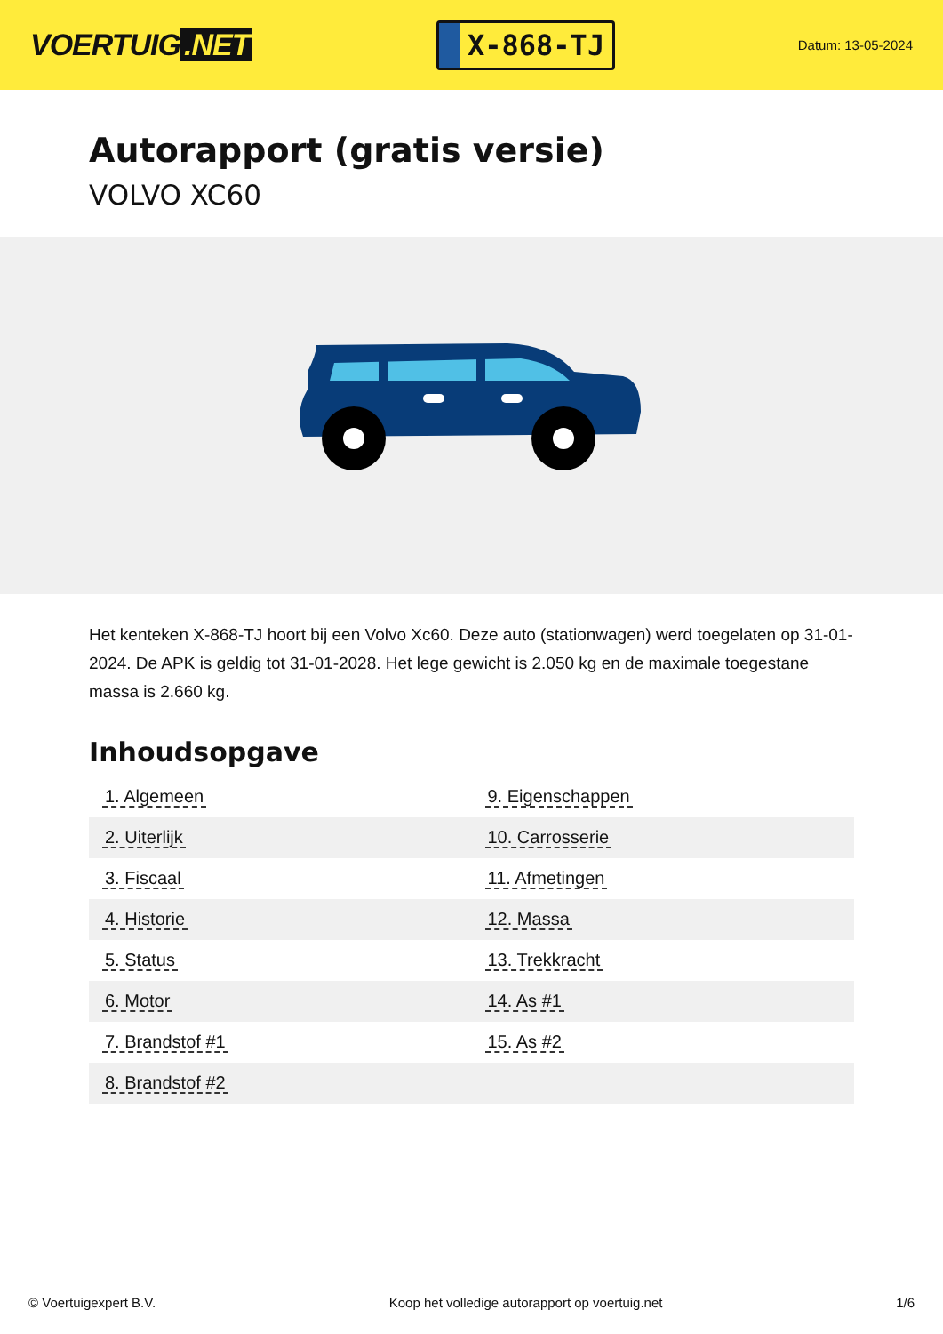VOERTUIG.NET
X-868-TJ
Datum: 13-05-2024
Autorapport (gratis versie)
VOLVO XC60
Het kenteken X-868-TJ hoort bij een Volvo Xc60. Deze auto (stationwagen) werd toegelaten op 31-01-2024. De APK is geldig tot 31-01-2028. Het lege gewicht is 2.050 kg en de maximale toegestane massa is 2.660 kg.
Inhoudsopgave
| 1. Algemeen | 9. Eigenschappen |
| 2. Uiterlijk | 10. Carrosserie |
| 3. Fiscaal | 11. Afmetingen |
| 4. Historie | 12. Massa |
| 5. Status | 13. Trekkracht |
| 6. Motor | 14. As #1 |
| 7. Brandstof #1 | 15. As #2 |
| 8. Brandstof #2 | |
© Voertuigexpert B.V. Koop het volledige autorapport op voertuig.net 1/6